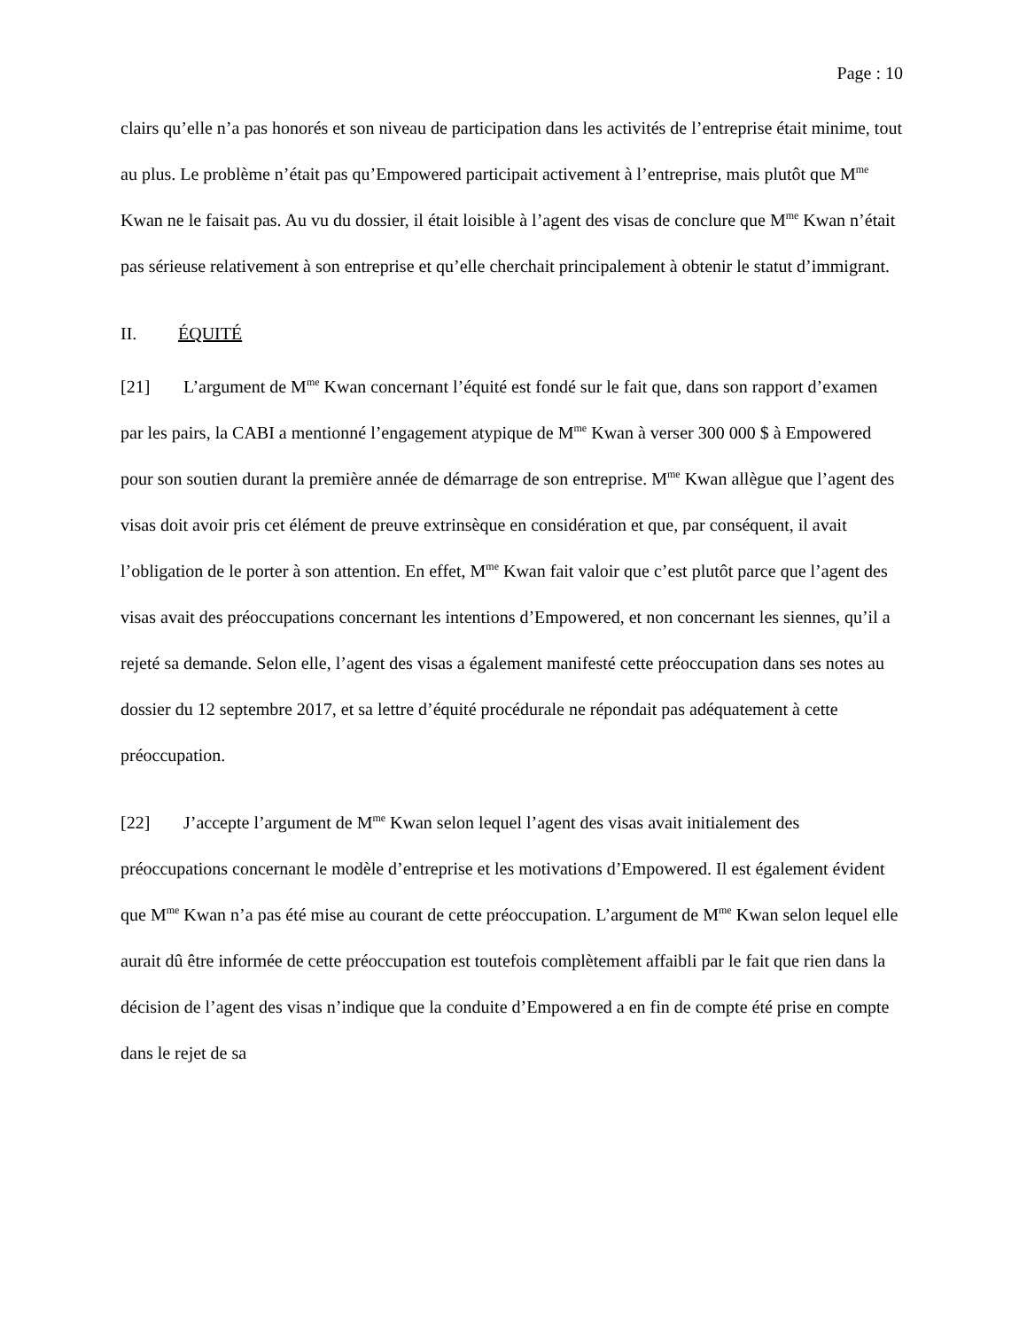Page : 10
clairs qu’elle n’a pas honorés et son niveau de participation dans les activités de l’entreprise était minime, tout au plus. Le problème n’était pas qu’Empowered participait activement à l’entreprise, mais plutôt que M<sup>me</sup> Kwan ne le faisait pas. Au vu du dossier, il était loisible à l’agent des visas de conclure que M<sup>me</sup> Kwan n’était pas sérieuse relativement à son entreprise et qu’elle cherchait principalement à obtenir le statut d’immigrant.
II. ÉQUITÉ
[21] L’argument de M<sup>me</sup> Kwan concernant l’équité est fondé sur le fait que, dans son rapport d’examen par les pairs, la CABI a mentionné l’engagement atypique de M<sup>me</sup> Kwan à verser 300 000 $ à Empowered pour son soutien durant la première année de démarrage de son entreprise. M<sup>me</sup> Kwan allègue que l’agent des visas doit avoir pris cet élément de preuve extrinsèque en considération et que, par conséquent, il avait l’obligation de le porter à son attention. En effet, M<sup>me</sup> Kwan fait valoir que c’est plutôt parce que l’agent des visas avait des préoccupations concernant les intentions d’Empowered, et non concernant les siennes, qu’il a rejeté sa demande. Selon elle, l’agent des visas a également manifesté cette préoccupation dans ses notes au dossier du 12 septembre 2017, et sa lettre d’équité procédurale ne répondait pas adéquatement à cette préoccupation.
[22] J’accepte l’argument de M<sup>me</sup> Kwan selon lequel l’agent des visas avait initialement des préoccupations concernant le modèle d’entreprise et les motivations d’Empowered. Il est également évident que M<sup>me</sup> Kwan n’a pas été mise au courant de cette préoccupation. L’argument de M<sup>me</sup> Kwan selon lequel elle aurait dû être informée de cette préoccupation est toutefois complètement affaibli par le fait que rien dans la décision de l’agent des visas n’indique que la conduite d’Empowered a en fin de compte été prise en compte dans le rejet de sa